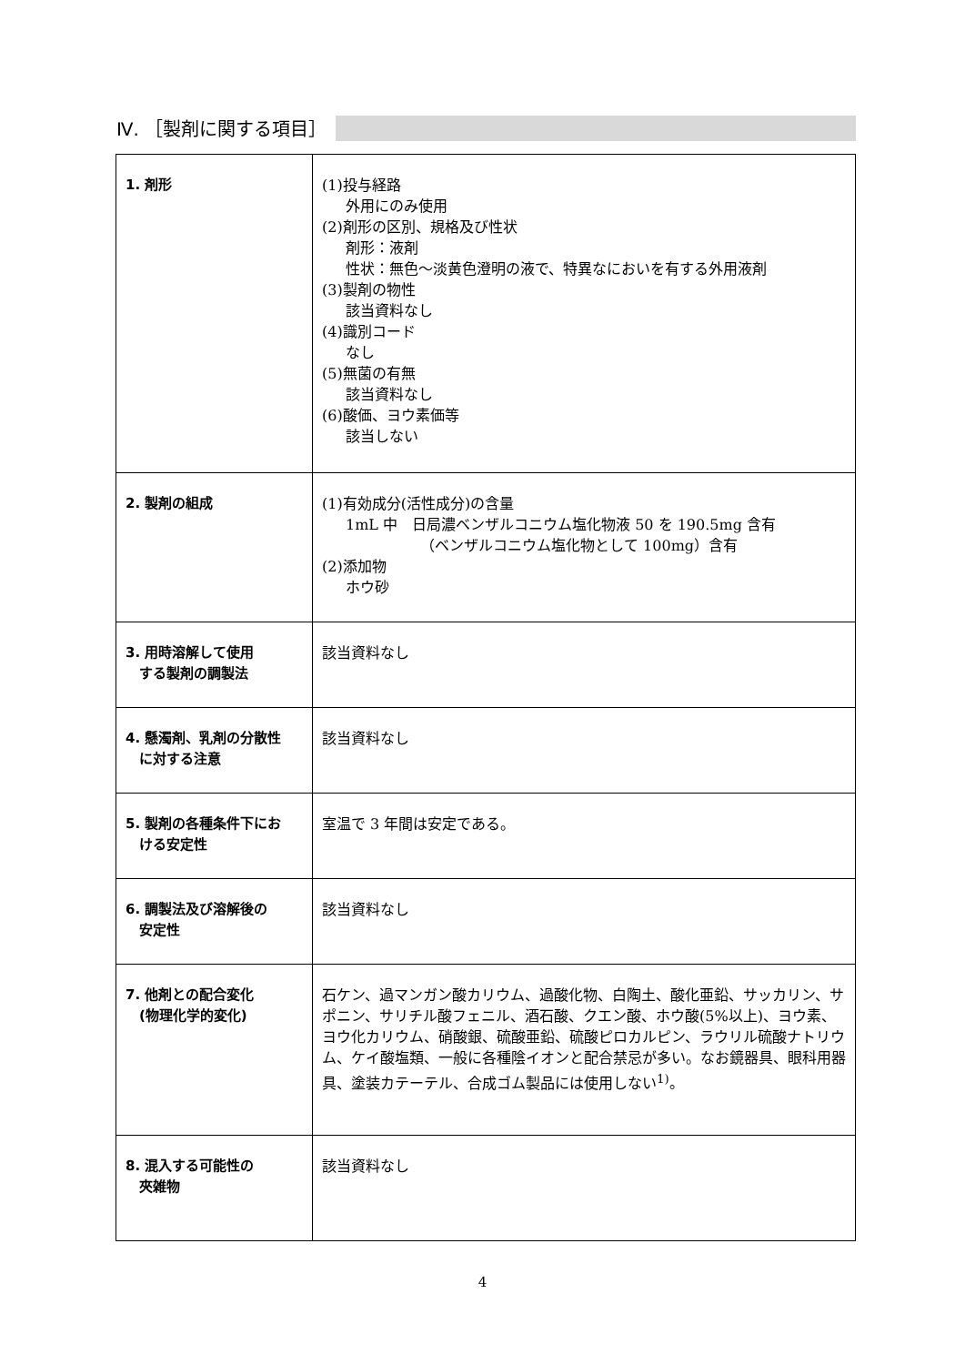Ⅳ. ［製剤に関する項目］
| 1. 剤形 | (1)投与経路 外用にのみ使用 (2)剤形の区別、規格及び性状 剤形：液剤 性状：無色～淡黄色澄明の液で、特異なにおいを有する外用液剤 (3)製剤の物性 該当資料なし (4)識別コード なし (5)無菌の有無 該当資料なし (6)酸価、ヨウ素価等 該当しない |
| 2. 製剤の組成 | (1)有効成分(活性成分)の含量 1mL 中 日局濃ベンザルコニウム塩化物液 50 を 190.5mg 含有 （ベンザルコニウム塩化物として 100mg）含有 (2)添加物 ホウ砂 |
| 3. 用時溶解して使用 する製剤の調製法 | 該当資料なし |
| 4. 懸濁剤、乳剤の分散性 に対する注意 | 該当資料なし |
| 5. 製剤の各種条件下にお ける安定性 | 室温で 3 年間は安定である。 |
| 6. 調製法及び溶解後の 安定性 | 該当資料なし |
| 7. 他剤との配合変化 (物理化学的変化) | 石ケン、過マンガン酸カリウム、過酸化物、白陶土、酸化亜鉛、サッカリン、サポニン、サリチル酸フェニル、酒石酸、クエン酸、ホウ酸(5%以上)、ヨウ素、ヨウ化カリウム、硝酸銀、硫酸亜鉛、硫酸ピロカルピン、ラウリル硫酸ナトリウム、ケイ酸塩類、一般に各種陰イオンと配合禁忌が多い。なお鏡器具、眼科用器具、塗装カテーテル、合成ゴム製品には使用しない<sup>1)</sup>。 |
| 8. 混入する可能性の 夾雑物 | 該当資料なし |
4